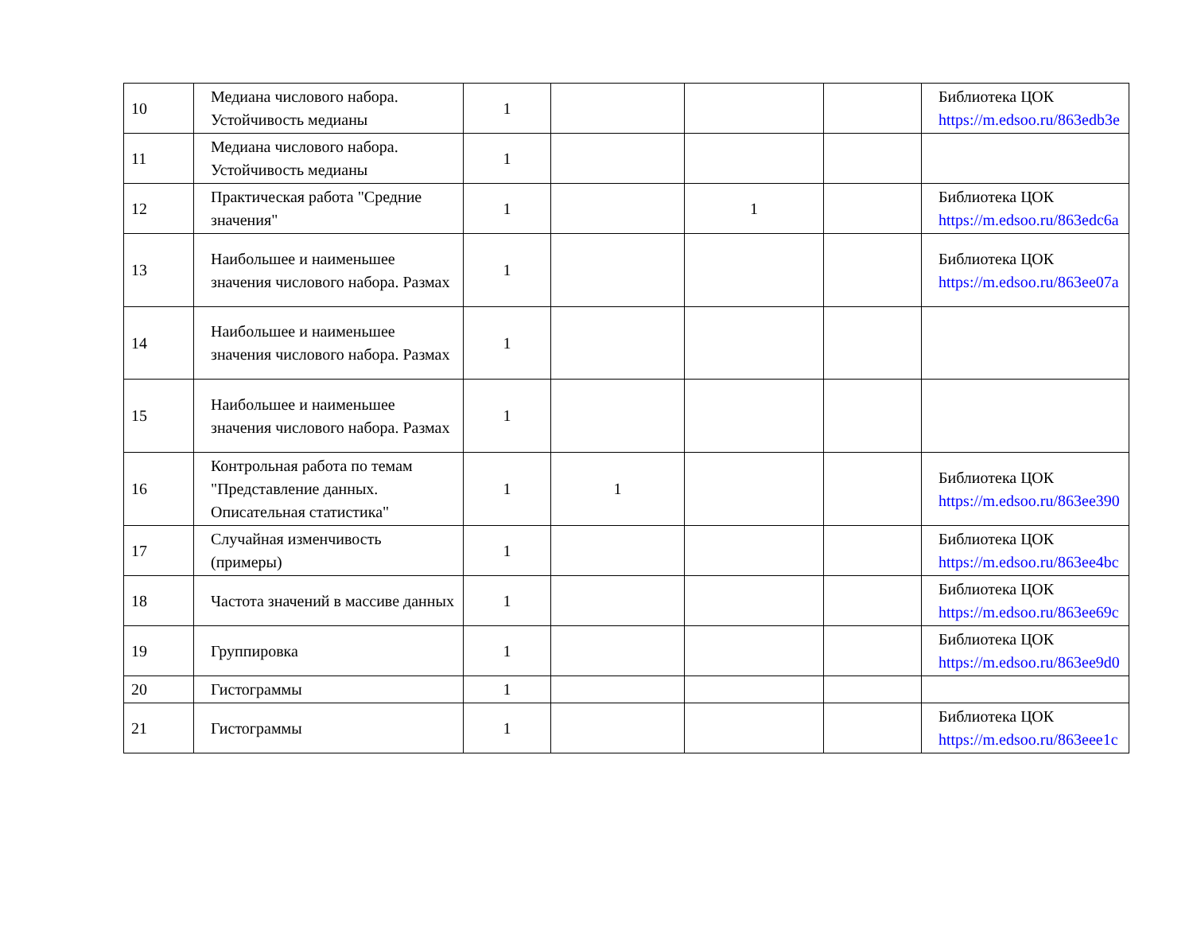| 10 | Медиана числового набора. Устойчивость медианы | 1 | | | | Библиотека ЦОК https://m.edsoo.ru/863edb3e |
| 11 | Медиана числового набора. Устойчивость медианы | 1 | | | | |
| 12 | Практическая работа "Средние значения" | 1 | | 1 | | Библиотека ЦОК https://m.edsoo.ru/863edc6a |
| 13 | Наибольшее и наименьшее значения числового набора. Размах | 1 | | | | Библиотека ЦОК https://m.edsoo.ru/863ee07a |
| 14 | Наибольшее и наименьшее значения числового набора. Размах | 1 | | | | |
| 15 | Наибольшее и наименьшее значения числового набора. Размах | 1 | | | | |
| 16 | Контрольная работа по темам "Представление данных. Описательная статистика" | 1 | 1 | | | Библиотека ЦОК https://m.edsoo.ru/863ee390 |
| 17 | Случайная изменчивость (примеры) | 1 | | | | Библиотека ЦОК https://m.edsoo.ru/863ee4bc |
| 18 | Частота значений в массиве данных | 1 | | | | Библиотека ЦОК https://m.edsoo.ru/863ee69c |
| 19 | Группировка | 1 | | | | Библиотека ЦОК https://m.edsoo.ru/863ee9d0 |
| 20 | Гистограммы | 1 | | | | |
| 21 | Гистограммы | 1 | | | | Библиотека ЦОК https://m.edsoo.ru/863eee1c |